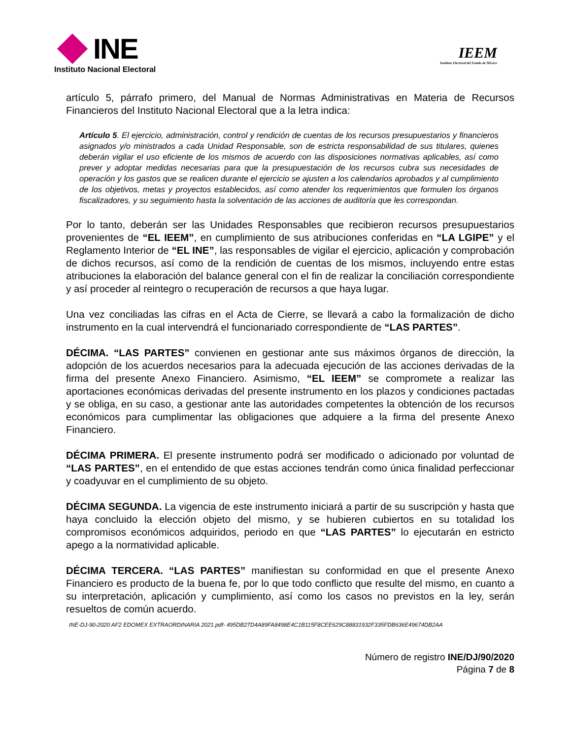INE
Instituto Nacional Electoral
IEEM
Instituto Electoral del Estado de México
artículo 5, párrafo primero, del Manual de Normas Administrativas en Materia de Recursos Financieros del Instituto Nacional Electoral que a la letra indica:
Artículo 5. El ejercicio, administración, control y rendición de cuentas de los recursos presupuestarios y financieros asignados y/o ministrados a cada Unidad Responsable, son de estricta responsabilidad de sus titulares, quienes deberán vigilar el uso eficiente de los mismos de acuerdo con las disposiciones normativas aplicables, así como prever y adoptar medidas necesarias para que la presupuestación de los recursos cubra sus necesidades de operación y los gastos que se realicen durante el ejercicio se ajusten a los calendarios aprobados y al cumplimiento de los objetivos, metas y proyectos establecidos, así como atender los requerimientos que formulen los órganos fiscalizadores, y su seguimiento hasta la solventación de las acciones de auditoría que les correspondan.
Por lo tanto, deberán ser las Unidades Responsables que recibieron recursos presupuestarios provenientes de “EL IEEM”, en cumplimiento de sus atribuciones conferidas en “LA LGIPE” y el Reglamento Interior de “EL INE”, las responsables de vigilar el ejercicio, aplicación y comprobación de dichos recursos, así como de la rendición de cuentas de los mismos, incluyendo entre estas atribuciones la elaboración del balance general con el fin de realizar la conciliación correspondiente y así proceder al reintegro o recuperación de recursos a que haya lugar.
Una vez conciliadas las cifras en el Acta de Cierre, se llevará a cabo la formalización de dicho instrumento en la cual intervendrá el funcionariado correspondiente de “LAS PARTES”.
DÉCIMA. “LAS PARTES” convienen en gestionar ante sus máximos órganos de dirección, la adopción de los acuerdos necesarios para la adecuada ejecución de las acciones derivadas de la firma del presente Anexo Financiero. Asimismo, “EL IEEM” se compromete a realizar las aportaciones económicas derivadas del presente instrumento en los plazos y condiciones pactadas y se obliga, en su caso, a gestionar ante las autoridades competentes la obtención de los recursos económicos para cumplimentar las obligaciones que adquiere a la firma del presente Anexo Financiero.
DÉCIMA PRIMERA. El presente instrumento podrá ser modificado o adicionado por voluntad de “LAS PARTES”, en el entendido de que estas acciones tendrán como única finalidad perfeccionar y coadyuvar en el cumplimiento de su objeto.
DÉCIMA SEGUNDA. La vigencia de este instrumento iniciará a partir de su suscripción y hasta que haya concluido la elección objeto del mismo, y se hubieren cubiertos en su totalidad los compromisos económicos adquiridos, periodo en que “LAS PARTES” lo ejecutarán en estricto apego a la normatividad aplicable.
DÉCIMA TERCERA. “LAS PARTES” manifiestan su conformidad en que el presente Anexo Financiero es producto de la buena fe, por lo que todo conflicto que resulte del mismo, en cuanto a su interpretación, aplicación y cumplimiento, así como los casos no previstos en la ley, serán resueltos de común acuerdo.
INE-DJ-90-2020 AF2 EDOMEX EXTRAORDINARIA 2021.pdf- 495DB27D4A89FA8498E4C1B115F8CEE629C88831932F335FDB636E49674DB2AA
Número de registro INE/DJ/90/2020
Página 7 de 8